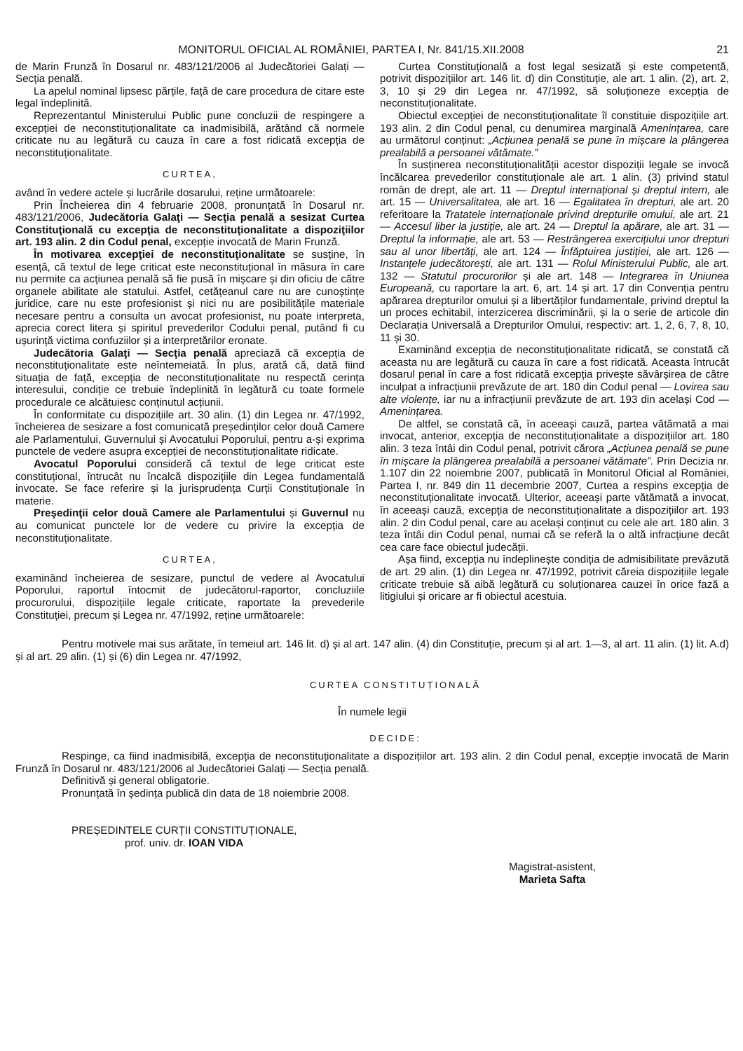MONITORUL OFICIAL AL ROMÂNIEI, PARTEA I, Nr. 841/15.XII.2008
21
de Marin Frunză în Dosarul nr. 483/121/2006 al Judecătoriei Galați — Secția penală.
La apelul nominal lipsesc părțile, față de care procedura de citare este legal îndeplinită.
Reprezentantul Ministerului Public pune concluzii de respingere a excepției de neconstituționalitate ca inadmisibilă, arătând că normele criticate nu au legătură cu cauza în care a fost ridicată excepția de neconstituționalitate.
CURTEA,
având în vedere actele și lucrările dosarului, reține următoarele:
Prin Încheierea din 4 februarie 2008, pronunțată în Dosarul nr. 483/121/2006, Judecătoria Galaţi — Secţia penală a sesizat Curtea Constituţională cu excepţia de neconstituţionalitate a dispoziţiilor art. 193 alin. 2 din Codul penal, excepție invocată de Marin Frunză.
În motivarea excepţiei de neconstituţionalitate se susține, în esență, că textul de lege criticat este neconstituțional în măsura în care nu permite ca acțiunea penală să fie pusă în mișcare și din oficiu de către organele abilitate ale statului. Astfel, cetățeanul care nu are cunoștințe juridice, care nu este profesionist și nici nu are posibilitățile materiale necesare pentru a consulta un avocat profesionist, nu poate interpreta, aprecia corect litera și spiritul prevederilor Codului penal, putând fi cu ușurință victima confuziilor și a interpretărilor eronate.
Judecătoria Galaţi — Secţia penală apreciază că excepția de neconstituționalitate este neîntemeiată. În plus, arată că, dată fiind situația de față, excepția de neconstituționalitate nu respectă cerința interesului, condiție ce trebuie îndeplinită în legătură cu toate formele procedurale ce alcătuiesc conținutul acțiunii.
În conformitate cu dispozițiile art. 30 alin. (1) din Legea nr. 47/1992, încheierea de sesizare a fost comunicată președinților celor două Camere ale Parlamentului, Guvernului și Avocatului Poporului, pentru a-și exprima punctele de vedere asupra excepției de neconstituționalitate ridicate.
Avocatul Poporului consideră că textul de lege criticat este constituțional, întrucât nu încalcă dispozițiile din Legea fundamentală invocate. Se face referire și la jurisprudența Curții Constituționale în materie.
Preşedinţii celor două Camere ale Parlamentului și Guvernul nu au comunicat punctele lor de vedere cu privire la excepția de neconstituționalitate.
CURTEA,
examinând încheierea de sesizare, punctul de vedere al Avocatului Poporului, raportul întocmit de judecătorul-raportor, concluziile procurorului, dispozițiile legale criticate, raportate la prevederile Constituției, precum și Legea nr. 47/1992, reține următoarele:
Curtea Constituțională a fost legal sesizată și este competentă, potrivit dispozițiilor art. 146 lit. d) din Constituție, ale art. 1 alin. (2), art. 2, 3, 10 și 29 din Legea nr. 47/1992, să soluționeze excepția de neconstituționalitate.
Obiectul excepției de neconstituționalitate îl constituie dispozițiile art. 193 alin. 2 din Codul penal, cu denumirea marginală Amenințarea, care au următorul conținut: „Acțiunea penală se pune în mișcare la plângerea prealabilă a persoanei vătămate.”
În susținerea neconstituționalității acestor dispoziții legale se invocă încălcarea prevederilor constituționale ale art. 1 alin. (3) privind statul român de drept, ale art. 11 — Dreptul internațional și dreptul intern, ale art. 15 — Universalitatea, ale art. 16 — Egalitatea în drepturi, ale art. 20 referitoare la Tratatele internaționale privind drepturile omului, ale art. 21 — Accesul liber la justiție, ale art. 24 — Dreptul la apărare, ale art. 31 — Dreptul la informație, ale art. 53 — Restrângerea exercițiului unor drepturi sau al unor libertăți, ale art. 124 — Înfăptuirea justiției, ale art. 126 — Instanțele judecătorești, ale art. 131 — Rolul Ministerului Public, ale art. 132 — Statutul procurorilor și ale art. 148 — Integrarea în Uniunea Europeană, cu raportare la art. 6, art. 14 și art. 17 din Convenția pentru apărarea drepturilor omului și a libertăților fundamentale, privind dreptul la un proces echitabil, interzicerea discriminării, și la o serie de articole din Declarația Universală a Drepturilor Omului, respectiv: art. 1, 2, 6, 7, 8, 10, 11 și 30.
Examinând excepția de neconstituționalitate ridicată, se constată că aceasta nu are legătură cu cauza în care a fost ridicată. Aceasta întrucât dosarul penal în care a fost ridicată excepția privește săvârșirea de către inculpat a infracțiunii prevăzute de art. 180 din Codul penal — Lovirea sau alte violențe, iar nu a infracțiunii prevăzute de art. 193 din același Cod — Amenințarea.
De altfel, se constată că, în aceeași cauză, partea vătămată a mai invocat, anterior, excepția de neconstituționalitate a dispozițiilor art. 180 alin. 3 teza întâi din Codul penal, potrivit cărora „Acțiunea penală se pune în mișcare la plângerea prealabilă a persoanei vătămate”. Prin Decizia nr. 1.107 din 22 noiembrie 2007, publicată în Monitorul Oficial al României, Partea I, nr. 849 din 11 decembrie 2007, Curtea a respins excepția de neconstituționalitate invocată. Ulterior, aceeași parte vătămată a invocat, în aceeași cauză, excepția de neconstituționalitate a dispozițiilor art. 193 alin. 2 din Codul penal, care au același conținut cu cele ale art. 180 alin. 3 teza întâi din Codul penal, numai că se referă la o altă infracțiune decât cea care face obiectul judecății.
Așa fiind, excepția nu îndeplinește condiția de admisibilitate prevăzută de art. 29 alin. (1) din Legea nr. 47/1992, potrivit căreia dispozițiile legale criticate trebuie să aibă legătură cu soluționarea cauzei în orice fază a litigiului și oricare ar fi obiectul acestuia.
Pentru motivele mai sus arătate, în temeiul art. 146 lit. d) și al art. 147 alin. (4) din Constituție, precum și al art. 1—3, al art. 11 alin. (1) lit. A.d) și al art. 29 alin. (1) și (6) din Legea nr. 47/1992,
CURTEA CONSTITUȚIONALĂ
În numele legii
DECIDE:
Respinge, ca fiind inadmisibilă, excepția de neconstituționalitate a dispozițiilor art. 193 alin. 2 din Codul penal, excepție invocată de Marin Frunză în Dosarul nr. 483/121/2006 al Judecătoriei Galați — Secția penală.
Definitivă și general obligatorie.
Pronunțată în ședința publică din data de 18 noiembrie 2008.
PREȘEDINTELE CURȚII CONSTITUȚIONALE,
prof. univ. dr. IOAN VIDA
Magistrat-asistent,
Marieta Safta